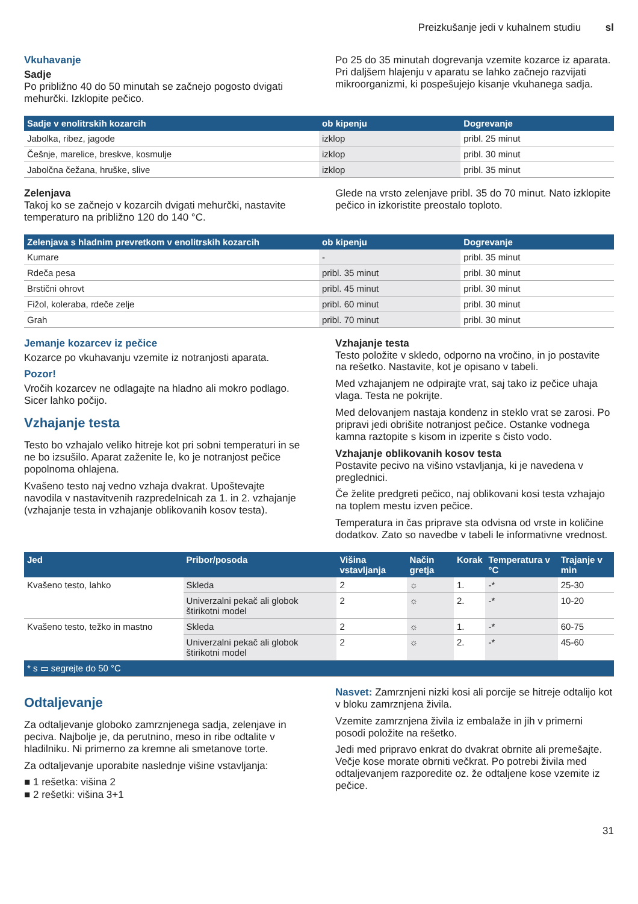Preizkušanje jedi v kuhalnem studiu sl
Vkuhavanje
Sadje
Po približno 40 do 50 minutah se začnejo pogosto dvigati mehurčki. Izklopite pečico.
Po 25 do 35 minutah dogrevanja vzemite kozarce iz aparata. Pri daljšem hlajenju v aparatu se lahko začnejo razvijati mikroorganizmi, ki pospešujejo kisanje vkuhanega sadja.
| Sadje v enolitrskih kozarcih | ob kipenju | Dogrevanje |
| --- | --- | --- |
| Jabolka, ribez, jagode | izklop | pribl. 25 minut |
| Češnje, marelice, breskve, kosmulje | izklop | pribl. 30 minut |
| Jabolčna čežana, hruške, slive | izklop | pribl. 35 minut |
Zelenjava
Takoj ko se začnejo v kozarcih dvigati mehurčki, nastavite temperaturo na približno 120 do 140 °C.
Glede na vrsto zelenjave pribl. 35 do 70 minut. Nato izklopite pečico in izkoristite preostalo toploto.
| Zelenjava s hladnim prevretkom v enolitrskih kozarcih | ob kipenju | Dogrevanje |
| --- | --- | --- |
| Kumare | - | pribl. 35 minut |
| Rdeča pesa | pribl. 35 minut | pribl. 30 minut |
| Brstični ohrovt | pribl. 45 minut | pribl. 30 minut |
| Fižol, koleraba, rdeče zelje | pribl. 60 minut | pribl. 30 minut |
| Grah | pribl. 70 minut | pribl. 30 minut |
Jemanje kozarcev iz pečice
Kozarce po vkuhavanju vzemite iz notranjosti aparata.
Pozor!
Vročih kozarcev ne odlagajte na hladno ali mokro podlago. Sicer lahko počijo.
Vzhajanje testa
Testo bo vzhajalo veliko hitreje kot pri sobni temperaturi in se ne bo izsušilo. Aparat zaženite le, ko je notranjost pečice popolnoma ohlajena.
Kvašeno testo naj vedno vzhaja dvakrat. Upoštevajte navodila v nastavitvenih razpredelnicah za 1. in 2. vzhajanje (vzhajanje testa in vzhajanje oblikovanih kosov testa).
Vzhajanje testa
Testo položite v skledo, odporno na vročino, in jo postavite na rešetko. Nastavite, kot je opisano v tabeli.
Med vzhajanjem ne odpirajte vrat, saj tako iz pečice uhaja vlaga. Testa ne pokrijte.
Med delovanjem nastaja kondenz in steklo vrat se zarosi. Po pripravi jedi obrišite notranjost pečice. Ostanke vodnega kamna raztopite s kisom in izperite s čisto vodo.
Vzhajanje oblikovanih kosov testa
Postavite pecivo na višino vstavljanja, ki je navedena v preglednici.
Če želite predgreti pečico, naj oblikovani kosi testa vzhajajo na toplem mestu izven pečice.
Temperatura in čas priprave sta odvisna od vrste in količine dodatkov. Zato so navedbe v tabeli le informativne vrednost.
| Jed | Pribor/posoda | Višina vstavljanja | Način gretja | Korak | Temperatura v °C | Trajanje v min |
| --- | --- | --- | --- | --- | --- | --- |
| Kvašeno testo, lahko | Skleda | 2 | ☼ | 1. | -* | 25-30 |
| | Univerzalni pekač ali globok štirikotni model | 2 | ☼ | 2. | -* | 10-20 |
| Kvašeno testo, težko in mastno | Skleda | 2 | ☼ | 1. | -* | 60-75 |
| | Univerzalni pekač ali globok štirikotni model | 2 | ☼ | 2. | -* | 45-60 |
| * s ▭ segrejte do 50 °C | | | | | | |
Odtaljevanje
Za odtaljevanje globoko zamrznjenega sadja, zelenjave in peciva. Najbolje je, da perutnino, meso in ribe odtalite v hladilniku. Ni primerno za kremne ali smetanove torte.
Za odtaljevanje uporabite naslednje višine vstavljanja:
■ 1 rešetka: višina 2
■ 2 rešetki: višina 3+1
Nasvet: Zamrznjeni nizki kosi ali porcije se hitreje odtalijo kot v bloku zamrznjena živila.
Vzemite zamrznjena živila iz embalaže in jih v primerni posodi položite na rešetko.
Jedi med pripravo enkrat do dvakrat obrnite ali premešajte. Večje kose morate obrniti večkrat. Po potrebi živila med odtaljevanjem razporedite oz. že odtaljene kose vzemite iz pečice.
31